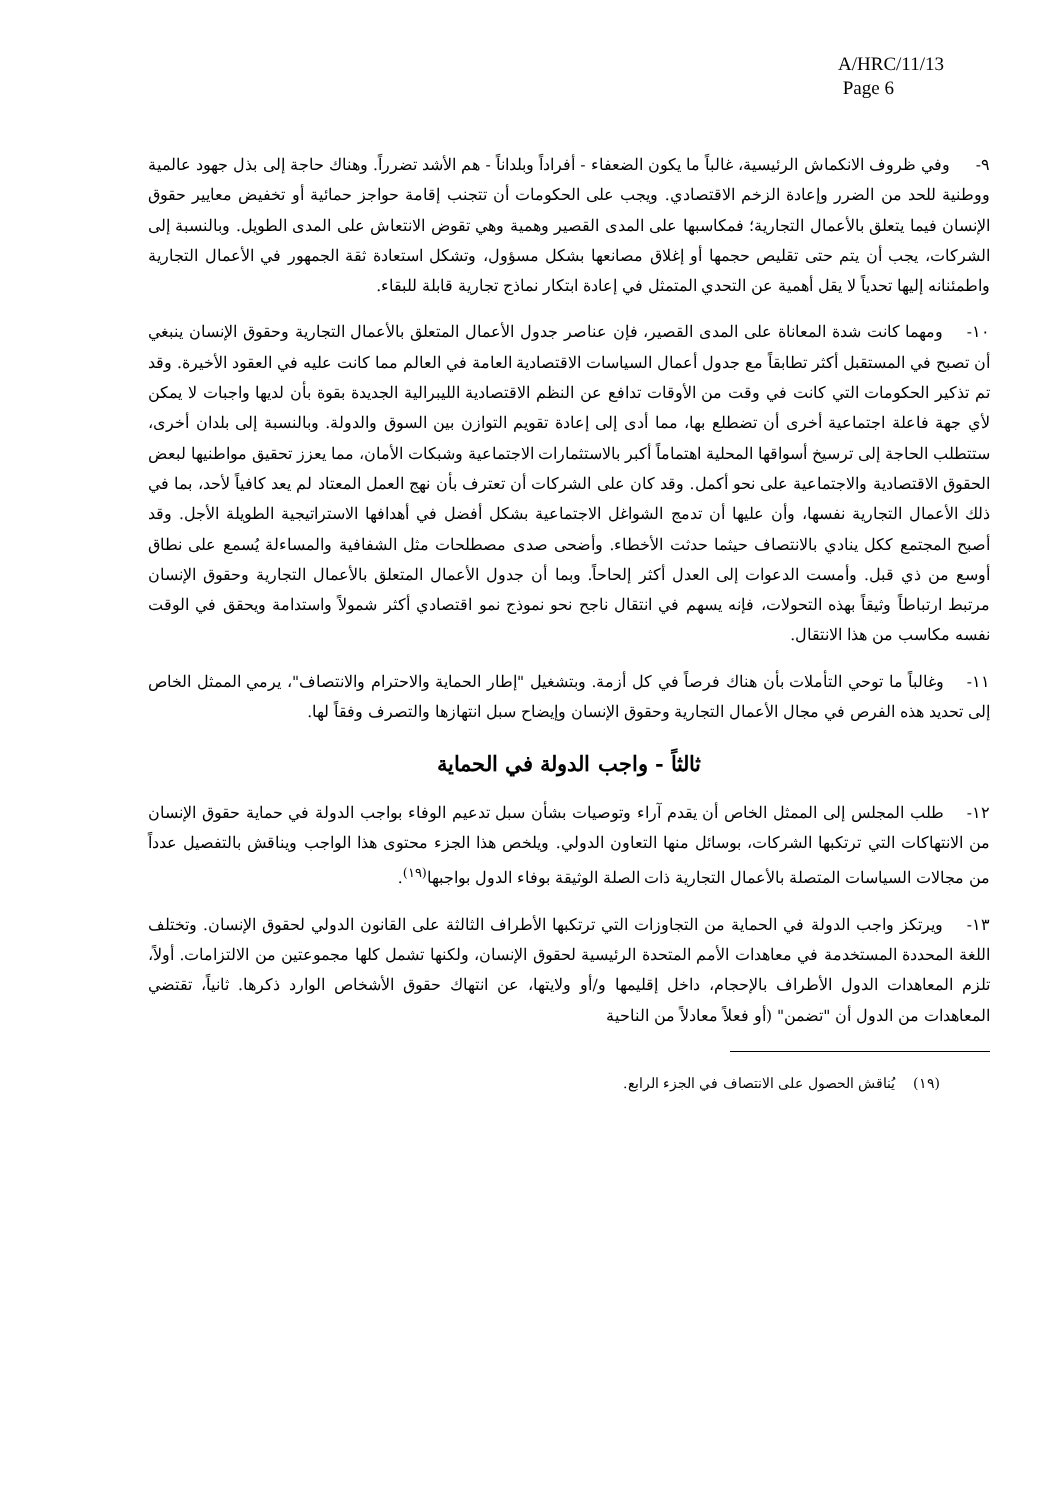A/HRC/11/13
Page 6
٩- وفي ظروف الانكماش الرئيسية، غالباً ما يكون الضعفاء - أفراداً وبلداناً - هم الأشد تضرراً. وهناك حاجة إلى بذل جهود عالمية ووطنية للحد من الضرر وإعادة الزخم الاقتصادي. ويجب على الحكومات أن تتجنب إقامة حواجز حمائية أو تخفيض معايير حقوق الإنسان فيما يتعلق بالأعمال التجارية؛ فمكاسبها على المدى القصير وهمية وهي تقوض الانتعاش على المدى الطويل. وبالنسبة إلى الشركات، يجب أن يتم حتى تقليص حجمها أو إغلاق مصانعها بشكل مسؤول، وتشكل استعادة ثقة الجمهور في الأعمال التجارية واطمئنانه إليها تحدياً لا يقل أهمية عن التحدي المتمثل في إعادة ابتكار نماذج تجارية قابلة للبقاء.
١٠- ومهما كانت شدة المعاناة على المدى القصير، فإن عناصر جدول الأعمال المتعلق بالأعمال التجارية وحقوق الإنسان ينبغي أن تصبح في المستقبل أكثر تطابقاً مع جدول أعمال السياسات الاقتصادية العامة في العالم مما كانت عليه في العقود الأخيرة. وقد تم تذكير الحكومات التي كانت في وقت من الأوقات تدافع عن النظم الاقتصادية الليبرالية الجديدة بقوة بأن لديها واجبات لا يمكن لأي جهة فاعلة اجتماعية أخرى أن تضطلع بها، مما أدى إلى إعادة تقويم التوازن بين السوق والدولة. وبالنسبة إلى بلدان أخرى، ستتطلب الحاجة إلى ترسيخ أسواقها المحلية اهتماماً أكبر بالاستثمارات الاجتماعية وشبكات الأمان، مما يعزز تحقيق مواطنيها لبعض الحقوق الاقتصادية والاجتماعية على نحو أكمل. وقد كان على الشركات أن تعترف بأن نهج العمل المعتاد لم يعد كافياً لأحد، بما في ذلك الأعمال التجارية نفسها، وأن عليها أن تدمج الشواغل الاجتماعية بشكل أفضل في أهدافها الاستراتيجية الطويلة الأجل. وقد أصبح المجتمع ككل ينادي بالانتصاف حيثما حدثت الأخطاء. وأضحى صدى مصطلحات مثل الشفافية والمساءلة يُسمع على نطاق أوسع من ذي قبل. وأمست الدعوات إلى العدل أكثر إلحاحاً. وبما أن جدول الأعمال المتعلق بالأعمال التجارية وحقوق الإنسان مرتبط ارتباطاً وثيقاً بهذه التحولات، فإنه يسهم في انتقال ناجح نحو نموذج نمو اقتصادي أكثر شمولاً واستدامة ويحقق في الوقت نفسه مكاسب من هذا الانتقال.
١١- وغالباً ما توحي التأملات بأن هناك فرصاً في كل أزمة. وبتشغيل "إطار الحماية والاحترام والانتصاف"، يرمي الممثل الخاص إلى تحديد هذه الفرص في مجال الأعمال التجارية وحقوق الإنسان وإيضاح سبل انتهازها والتصرف وفقاً لها.
ثالثاً - واجب الدولة في الحماية
١٢- طلب المجلس إلى الممثل الخاص أن يقدم آراء وتوصيات بشأن سبل تدعيم الوفاء بواجب الدولة في حماية حقوق الإنسان من الانتهاكات التي ترتكبها الشركات، بوسائل منها التعاون الدولي. ويلخص هذا الجزء محتوى هذا الواجب ويناقش بالتفصيل عدداً من مجالات السياسات المتصلة بالأعمال التجارية ذات الصلة الوثيقة بوفاء الدول بواجبها<sup>(١٩)</sup>.
١٣- ويرتكز واجب الدولة في الحماية من التجاوزات التي ترتكبها الأطراف الثالثة على القانون الدولي لحقوق الإنسان. وتختلف اللغة المحددة المستخدمة في معاهدات الأمم المتحدة الرئيسية لحقوق الإنسان، ولكنها تشمل كلها مجموعتين من الالتزامات. أولاً، تلزم المعاهدات الدول الأطراف بالإحجام، داخل إقليمها و/أو ولايتها، عن انتهاك حقوق الأشخاص الوارد ذكرها. ثانياً، تقتضي المعاهدات من الدول أن "تضمن" (أو فعلاً معادلاً من الناحية
(١٩) يُناقش الحصول على الانتصاف في الجزء الرابع.